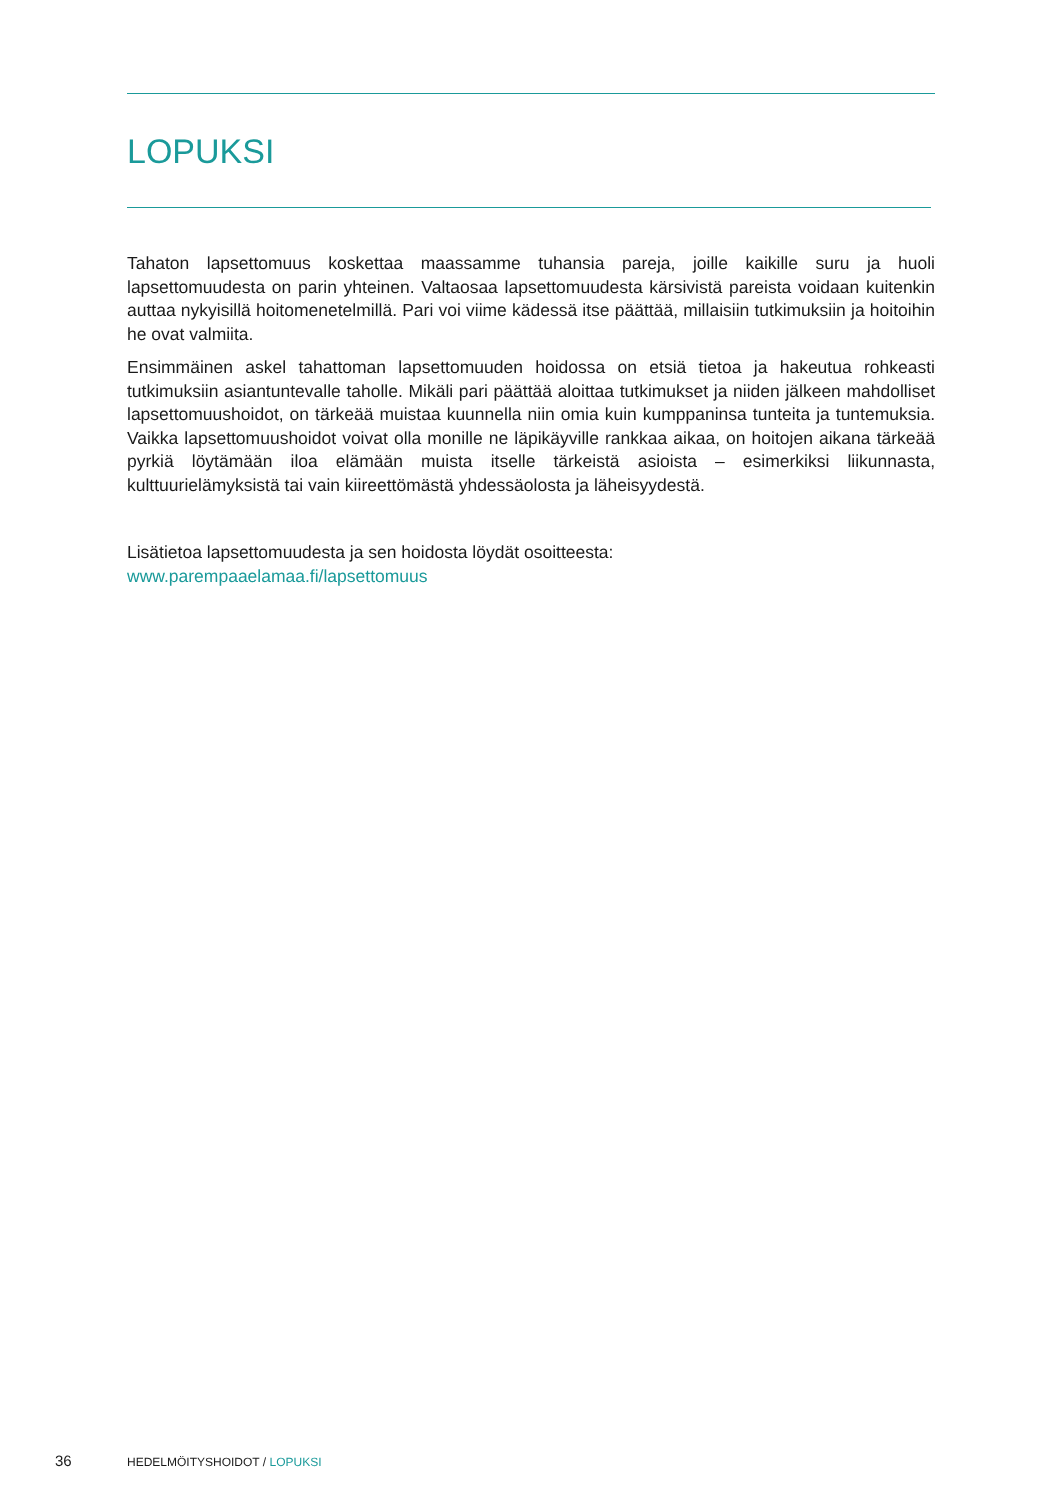LOPUKSI
Tahaton lapsettomuus koskettaa maassamme tuhansia pareja, joille kaikille suru ja huoli lapsettomuudesta on parin yhteinen. Valtaosaa lapsettomuudesta kärsivistä pareista voidaan kuitenkin auttaa nykyisillä hoitomenetelmillä. Pari voi viime kädessä itse päättää, millaisiin tutkimuksiin ja hoitoihin he ovat valmiita.
Ensimmäinen askel tahattoman lapsettomuuden hoidossa on etsiä tietoa ja hakeutua rohkeasti tutkimuksiin asiantuntevalle taholle. Mikäli pari päättää aloittaa tutkimukset ja niiden jälkeen mahdolliset lapsettomuushoidot, on tärkeää muistaa kuunnella niin omia kuin kumppaninsa tunteita ja tuntemuksia. Vaikka lapsettomuushoidot voivat olla monille ne läpikäyville rankkaa aikaa, on hoitojen aikana tärkeää pyrkiä löytämään iloa elämään muista itselle tärkeistä asioista – esimerkiksi liikunnasta, kulttuurielämyksistä tai vain kiireettömästä yhdessäolosta ja läheisyydestä.
Lisätietoa lapsettomuudesta ja sen hoidosta löydät osoitteesta:
www.parempaaelamaa.fi/lapsettomuus
36 HEDELMÖITYSHOIDOT / LOPUKSI